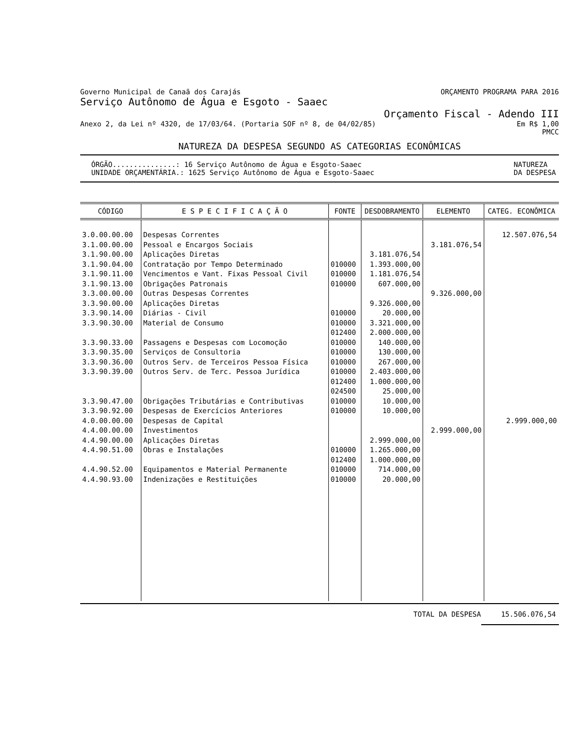Governo Municipal de Canaã dos Carajás ORÇAMENTO PROGRAMA PARA 2016
Serviço Autônomo de Água e Esgoto - Saaec
Orçamento Fiscal - Adendo III
Anexo 2, da Lei nº 4320, de 17/03/64. (Portaria SOF nº 8, de 04/02/85) Em R$ 1,00
PMCC
NATUREZA DA DESPESA SEGUNDO AS CATEGORIAS ECONÔMICAS
ÓRGÃO...............: 16 Serviço Autônomo de Água e Esgoto-Saaec
UNIDADE ORÇAMENTÁRIA.: 1625 Serviço Autônomo de Água e Esgoto-Saaec NATUREZA
DA DESPESA
| CÓDIGO | E S P E C I F I C A Ç Ã O | FONTE | DESDOBRAMENTO | ELEMENTO | CATEG. ECONÔMICA |
| --- | --- | --- | --- | --- | --- |
| 3.0.00.00.00 3.1.00.00.00 3.1.90.00.00 3.1.90.04.00 3.1.90.11.00 3.1.90.13.00 3.3.00.00.00 3.3.90.00.00 3.3.90.14.00 3.3.90.30.00 3.3.90.33.00 3.3.90.35.00 3.3.90.36.00 3.3.90.39.00 3.3.90.47.00 3.3.90.92.00 4.0.00.00.00 4.4.00.00.00 4.4.90.00.00 4.4.90.51.00 4.4.90.52.00 4.4.90.93.00 | Despesas Correntes Pessoal e Encargos Sociais Aplicações Diretas Contratação por Tempo Determinado Vencimentos e Vant. Fixas Pessoal Civil Obrigações Patronais Outras Despesas Correntes Aplicações Diretas Diárias - Civil Material de Consumo Passagens e Despesas com Locomoção Serviços de Consultoria Outros Serv. de Terceiros Pessoa Física Outros Serv. de Terc. Pessoa Jurídica Obrigações Tributárias e Contributivas Despesas de Exercícios Anteriores Despesas de Capital Investimentos Aplicações Diretas Obras e Instalações Equipamentos e Material Permanente Indenizações e Restituições | 010000 010000 010000 010000 010000 012400 010000 010000 010000 010000 012400 024500 010000 010000 010000 012400 010000 010000 | 3.181.076,54 1.393.000,00 1.181.076,54 607.000,00 9.326.000,00 20.000,00 3.321.000,00 2.000.000,00 140.000,00 130.000,00 267.000,00 2.403.000,00 1.000.000,00 25.000,00 10.000,00 10.000,00 2.999.000,00 1.265.000,00 1.000.000,00 714.000,00 20.000,00 | 3.181.076,54 9.326.000,00 2.999.000,00 | 12.507.076,54 2.999.000,00 |
TOTAL DA DESPESA 15.506.076,54